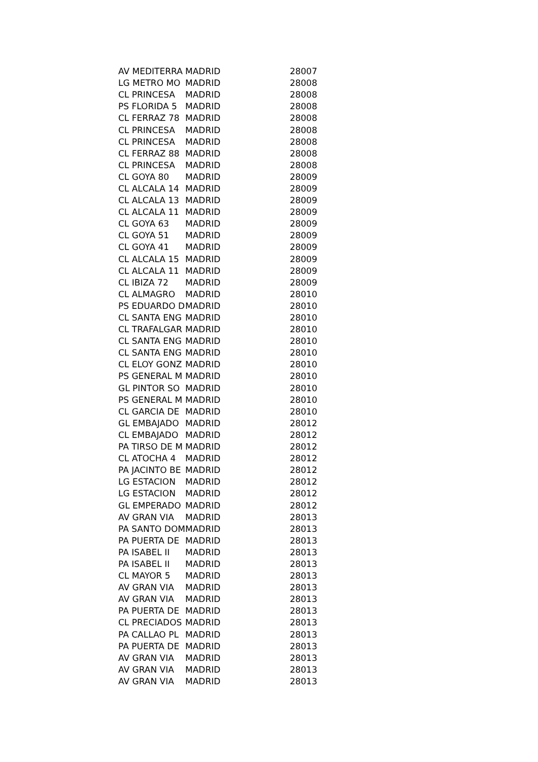| AV MEDITERRA | MADRID | 28007 |
| LG METRO MO | MADRID | 28008 |
| CL PRINCESA | MADRID | 28008 |
| PS FLORIDA 5 | MADRID | 28008 |
| CL FERRAZ 78 | MADRID | 28008 |
| CL PRINCESA | MADRID | 28008 |
| CL PRINCESA | MADRID | 28008 |
| CL FERRAZ 88 | MADRID | 28008 |
| CL PRINCESA | MADRID | 28008 |
| CL GOYA 80 | MADRID | 28009 |
| CL ALCALA 14 | MADRID | 28009 |
| CL ALCALA 13 | MADRID | 28009 |
| CL ALCALA 11 | MADRID | 28009 |
| CL GOYA 63 | MADRID | 28009 |
| CL GOYA 51 | MADRID | 28009 |
| CL GOYA 41 | MADRID | 28009 |
| CL ALCALA 15 | MADRID | 28009 |
| CL ALCALA 11 | MADRID | 28009 |
| CL IBIZA 72 | MADRID | 28009 |
| CL ALMAGRO | MADRID | 28010 |
| PS EDUARDO D | MADRID | 28010 |
| CL SANTA ENG | MADRID | 28010 |
| CL TRAFALGAR | MADRID | 28010 |
| CL SANTA ENG | MADRID | 28010 |
| CL SANTA ENG | MADRID | 28010 |
| CL ELOY GONZ | MADRID | 28010 |
| PS GENERAL M | MADRID | 28010 |
| GL PINTOR SO | MADRID | 28010 |
| PS GENERAL M | MADRID | 28010 |
| CL GARCIA DE | MADRID | 28010 |
| GL EMBAJADO | MADRID | 28012 |
| CL EMBAJADO | MADRID | 28012 |
| PA TIRSO DE M | MADRID | 28012 |
| CL ATOCHA 4 | MADRID | 28012 |
| PA JACINTO BE | MADRID | 28012 |
| LG ESTACION | MADRID | 28012 |
| LG ESTACION | MADRID | 28012 |
| GL EMPERADO | MADRID | 28012 |
| AV GRAN VIA | MADRID | 28013 |
| PA SANTO DOM | MADRID | 28013 |
| PA PUERTA DE | MADRID | 28013 |
| PA ISABEL II | MADRID | 28013 |
| PA ISABEL II | MADRID | 28013 |
| CL MAYOR 5 | MADRID | 28013 |
| AV GRAN VIA | MADRID | 28013 |
| AV GRAN VIA | MADRID | 28013 |
| PA PUERTA DE | MADRID | 28013 |
| CL PRECIADOS | MADRID | 28013 |
| PA CALLAO PL | MADRID | 28013 |
| PA PUERTA DE | MADRID | 28013 |
| AV GRAN VIA | MADRID | 28013 |
| AV GRAN VIA | MADRID | 28013 |
| AV GRAN VIA | MADRID | 28013 |